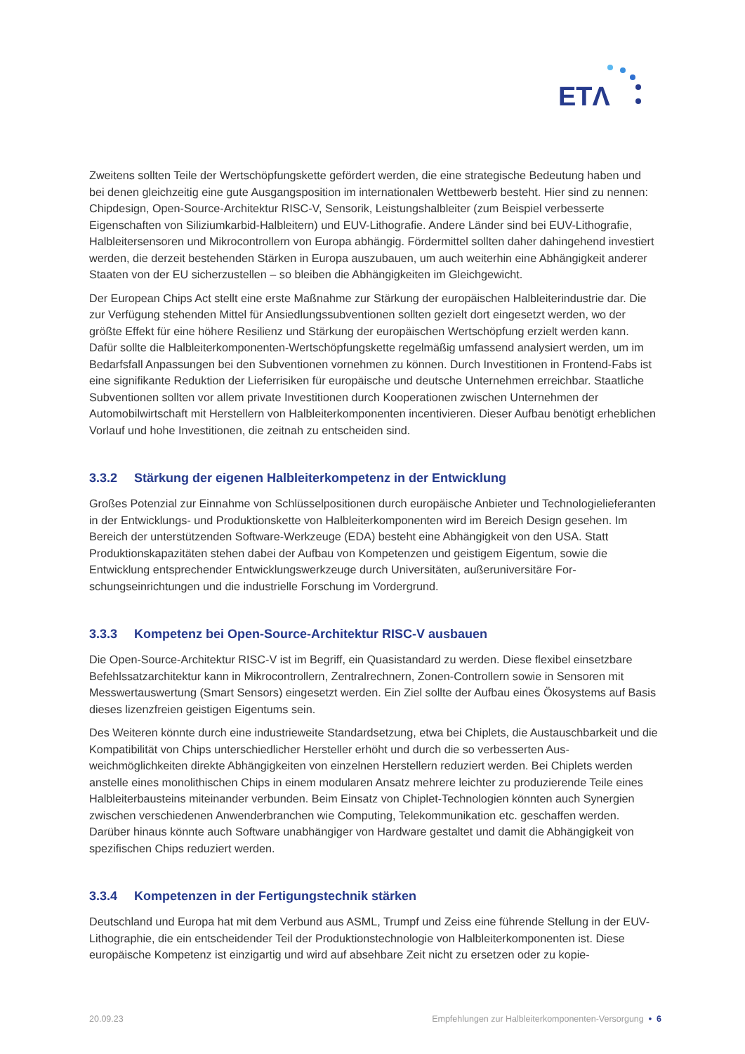ETΛ
Zweitens sollten Teile der Wertschöpfungskette gefördert werden, die eine strategische Bedeutung haben und bei denen gleichzeitig eine gute Ausgangsposition im internationalen Wettbewerb besteht. Hier sind zu nennen: Chipdesign, Open-Source-Architektur RISC-V, Sensorik, Leistungshalbleiter (zum Beispiel verbes­serte Eigenschaften von Siliziumkarbid-Halbleitern) und EUV-Lithografie. Andere Länder sind bei EUV-Lithografie, Halbleitersensoren und Mikrocontrollern von Europa abhängig. Fördermittel sollten daher da­hingehend investiert werden, die derzeit bestehenden Stärken in Europa auszubauen, um auch weiterhin eine Abhängigkeit anderer Staaten von der EU sicherzustellen – so bleiben die Abhängigkeiten im Gleich­gewicht.
Der European Chips Act stellt eine erste Maßnahme zur Stärkung der europäischen Halbleiterindustrie dar. Die zur Verfügung stehenden Mittel für Ansiedlungssubventionen sollten gezielt dort eingesetzt werden, wo der größte Effekt für eine höhere Resilienz und Stärkung der europäischen Wertschöpfung erzielt werden kann. Dafür sollte die Halbleiterkomponenten-Wertschöpfungskette regelmäßig umfassend analysiert wer­den, um im Bedarfsfall Anpassungen bei den Subventionen vornehmen zu können. Durch Investitionen in Frontend-Fabs ist eine signifikante Reduktion der Lieferrisiken für europäische und deutsche Unternehmen erreichbar. Staatliche Subventionen sollten vor allem private Investitionen durch Kooperationen zwischen Unternehmen der Automobilwirtschaft mit Herstellern von Halbleiterkomponenten incentivieren. Dieser Aufbau benötigt erheblichen Vorlauf und hohe Investitionen, die zeitnah zu entscheiden sind.
3.3.2 Stärkung der eigenen Halbleiterkompetenz in der Entwicklung
Großes Potenzial zur Einnahme von Schlüsselpositionen durch europäische Anbieter und Technologieliefe­ranten in der Entwicklungs- und Produktionskette von Halbleiterkomponenten wird im Bereich Design gese­hen. Im Bereich der unterstützenden Software-Werkzeuge (EDA) besteht eine Abhängigkeit von den USA. Statt Produktionskapazitäten stehen dabei der Aufbau von Kompetenzen und geistigem Eigentum, sowie die Entwicklung entsprechender Entwicklungswerkzeuge durch Universitäten, außeruniversitäre For­schungseinrichtungen und die industrielle Forschung im Vordergrund.
3.3.3 Kompetenz bei Open-Source-Architektur RISC-V ausbauen
Die Open-Source-Architektur RISC-V ist im Begriff, ein Quasistandard zu werden. Diese flexibel einsetzba­re Befehlssatzarchitektur kann in Mikrocontrollern, Zentralrechnern, Zonen-Controllern sowie in Sensoren mit Messwertauswertung (Smart Sensors) eingesetzt werden. Ein Ziel sollte der Aufbau eines Ökosystems auf Basis dieses lizenzfreien geistigen Eigentums sein.
Des Weiteren könnte durch eine industrieweite Standardsetzung, etwa bei Chiplets, die Austauschbarkeit und die Kompatibilität von Chips unterschiedlicher Hersteller erhöht und durch die so verbesserten Aus­weichmöglichkeiten direkte Abhängigkeiten von einzelnen Herstellern reduziert werden. Bei Chiplets wer­den anstelle eines monolithischen Chips in einem modularen Ansatz mehrere leichter zu produzierende Teile eines Halbleiterbausteins miteinander verbunden. Beim Einsatz von Chiplet-Technologien könnten auch Synergien zwischen verschiedenen Anwenderbranchen wie Computing, Telekommunikation etc. ge­schaffen werden. Darüber hinaus könnte auch Software unabhängiger von Hardware gestaltet und damit die Abhängigkeit von spezifischen Chips reduziert werden.
3.3.4 Kompetenzen in der Fertigungstechnik stärken
Deutschland und Europa hat mit dem Verbund aus ASML, Trumpf und Zeiss eine führende Stellung in der EUV-Lithographie, die ein entscheidender Teil der Produktionstechnologie von Halbleiterkomponenten ist. Diese europäische Kompetenz ist einzigartig und wird auf absehbare Zeit nicht zu ersetzen oder zu kopie-
20.09.23 Empfehlungen zur Halbleiterkomponenten-Versorgung • 6